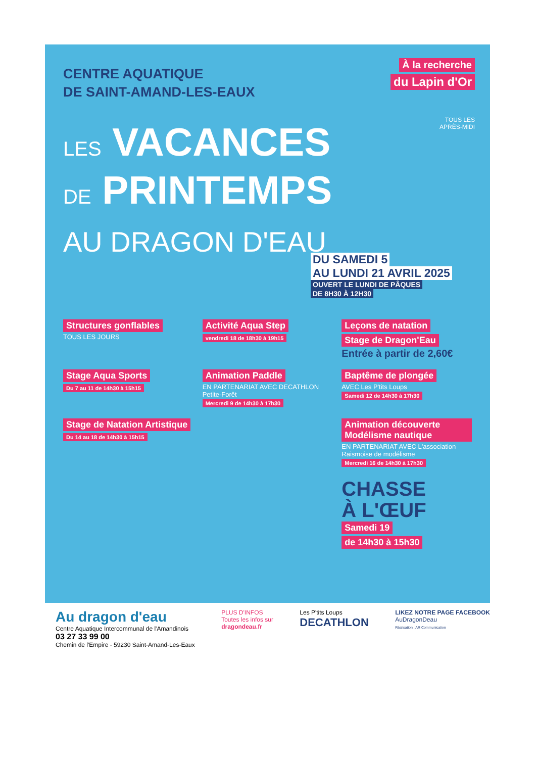CENTRE AQUATIQUE
DE SAINT-AMAND-LES-EAUX
À la recherche
du Lapin d'Or
TOUS LES
APRÈS-MIDI
LES VACANCES
DE PRINTEMPS
AU DRAGON D'EAU
DU SAMEDI 5
AU LUNDI 21 AVRIL 2025
OUVERT LE LUNDI DE PÂQUES
DE 8H30 À 12H30
Structures gonflables
TOUS LES JOURS
Activité Aqua Step
vendredi 18 de 18h30 à 19h15
Leçons de natation
Stage de Dragon'Eau
Entrée à partir de 2,60€
Stage Aqua Sports
Du 7 au 11 de 14h30 à 15h15
Animation Paddle
EN PARTENARIAT AVEC DECATHLON Petite-Forêt
Mercredi 9 de 14h30 à 17h30
Baptême de plongée
AVEC Les P'tits Loups
Samedi 12 de 14h30 à 17h30
Stage de Natation Artistique
Du 14 au 18 de 14h30 à 15h15
Animation découverte Modélisme nautique
EN PARTENARIAT AVEC L'association Raismoise de modélisme
Mercredi 16 de 14h30 à 17h30
CHASSE
À L'ŒUF
Samedi 19
de 14h30 à 15h30
Au dragon d'eau
Centre Aquatique Intercommunal de l'Amandinois
03 27 33 99 00
Chemin de l'Empire - 59230 Saint-Amand-Les-Eaux
PLUS D'INFOS
Toutes les infos sur
dragondeau.fr
Les P'tits Loups
DECATHLON
LIKEZ NOTRE PAGE FACEBOOK
AuDragonDeau
Réalisation : AR Communication